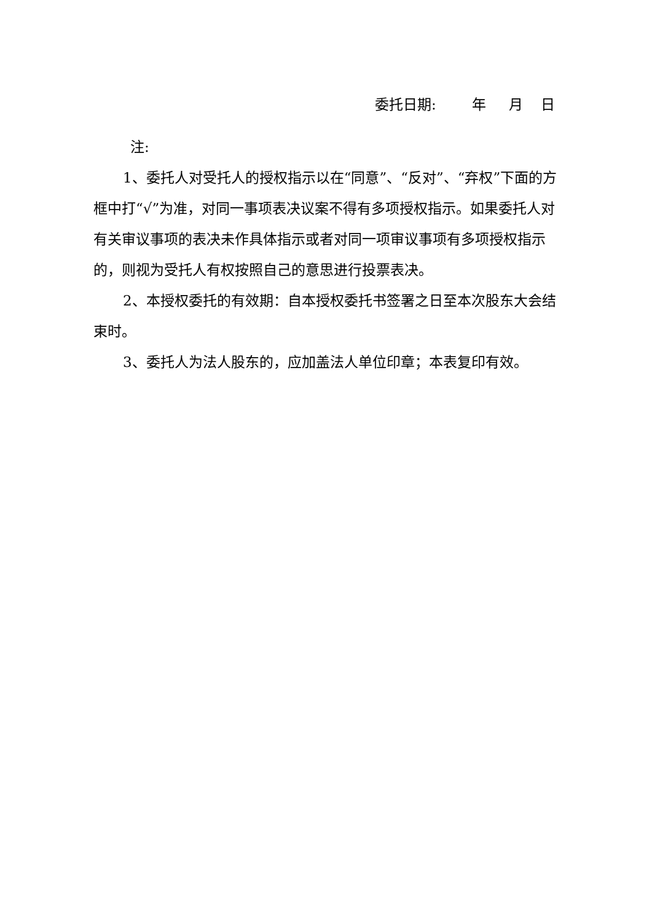委托日期: 年 月 日
注:
1、委托人对受托人的授权指示以在“同意”、“反对”、“弃权”下面的方框中打“√”为准，对同一事项表决议案不得有多项授权指示。如果委托人对有关审议事项的表决未作具体指示或者对同一项审议事项有多项授权指示的，则视为受托人有权按照自己的意思进行投票表决。
2、本授权委托的有效期：自本授权委托书签署之日至本次股东大会结束时。
3、委托人为法人股东的，应加盖法人单位印章；本表复印有效。